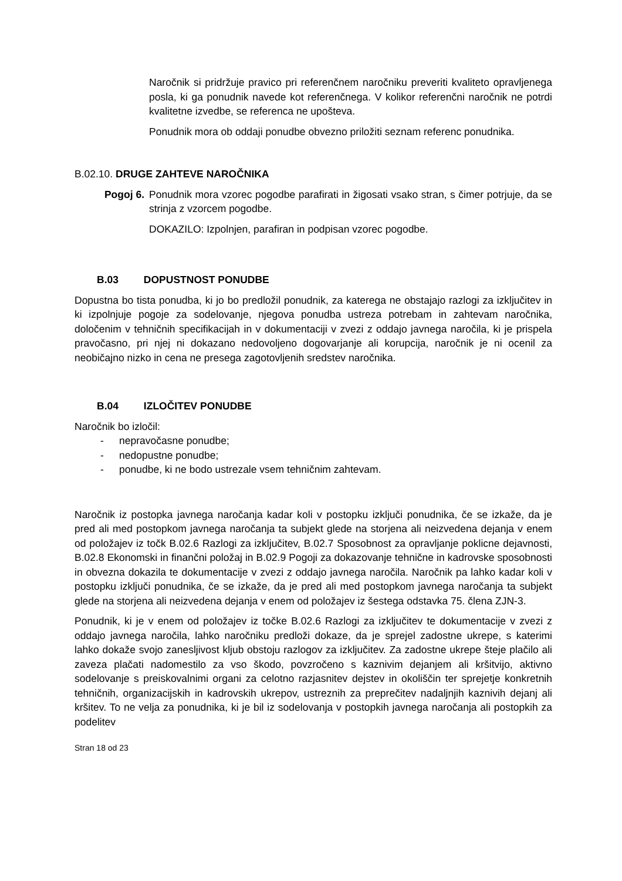Naročnik si pridržuje pravico pri referenčnem naročniku preveriti kvaliteto opravljenega posla, ki ga ponudnik navede kot referenčnega. V kolikor referenčni naročnik ne potrdi kvalitetne izvedbe, se referenca ne upošteva.
Ponudnik mora ob oddaji ponudbe obvezno priložiti seznam referenc ponudnika.
B.02.10. DRUGE ZAHTEVE NAROČNIKA
Pogoj 6. Ponudnik mora vzorec pogodbe parafirati in žigosati vsako stran, s čimer potrjuje, da se strinja z vzorcem pogodbe.
DOKAZILO: Izpolnjen, parafiran in podpisan vzorec pogodbe.
B.03 DOPUSTNOST PONUDBE
Dopustna bo tista ponudba, ki jo bo predložil ponudnik, za katerega ne obstajajo razlogi za izključitev in ki izpolnjuje pogoje za sodelovanje, njegova ponudba ustreza potrebam in zahtevam naročnika, določenim v tehničnih specifikacijah in v dokumentaciji v zvezi z oddajo javnega naročila, ki je prispela pravočasno, pri njej ni dokazano nedovoljeno dogovarjanje ali korupcija, naročnik je ni ocenil za neobičajno nizko in cena ne presega zagotovljenih sredstev naročnika.
B.04 IZLOČITEV PONUDBE
Naročnik bo izločil:
- nepravočasne ponudbe;
- nedopustne ponudbe;
- ponudbe, ki ne bodo ustrezale vsem tehničnim zahtevam.
Naročnik iz postopka javnega naročanja kadar koli v postopku izključi ponudnika, če se izkaže, da je pred ali med postopkom javnega naročanja ta subjekt glede na storjena ali neizvedena dejanja v enem od položajev iz točk B.02.6 Razlogi za izključitev, B.02.7 Sposobnost za opravljanje poklicne dejavnosti, B.02.8 Ekonomski in finančni položaj in B.02.9 Pogoji za dokazovanje tehnične in kadrovske sposobnosti in obvezna dokazila te dokumentacije v zvezi z oddajo javnega naročila. Naročnik pa lahko kadar koli v postopku izključi ponudnika, če se izkaže, da je pred ali med postopkom javnega naročanja ta subjekt glede na storjena ali neizvedena dejanja v enem od položajev iz šestega odstavka 75. člena ZJN-3.
Ponudnik, ki je v enem od položajev iz točke B.02.6 Razlogi za izključitev te dokumentacije v zvezi z oddajo javnega naročila, lahko naročniku predloži dokaze, da je sprejel zadostne ukrepe, s katerimi lahko dokaže svojo zanesljivost kljub obstoju razlogov za izključitev. Za zadostne ukrepe šteje plačilo ali zaveza plačati nadomestilo za vso škodo, povzročeno s kaznivim dejanjem ali kršitvijo, aktivno sodelovanje s preiskovalnimi organi za celotno razjasnitev dejstev in okoliščin ter sprejetje konkretnih tehničnih, organizacijskih in kadrovskih ukrepov, ustreznih za preprečitev nadaljnjih kaznivih dejanj ali kršitev. To ne velja za ponudnika, ki je bil iz sodelovanja v postopkih javnega naročanja ali postopkih za podelitev
Stran 18 od 23